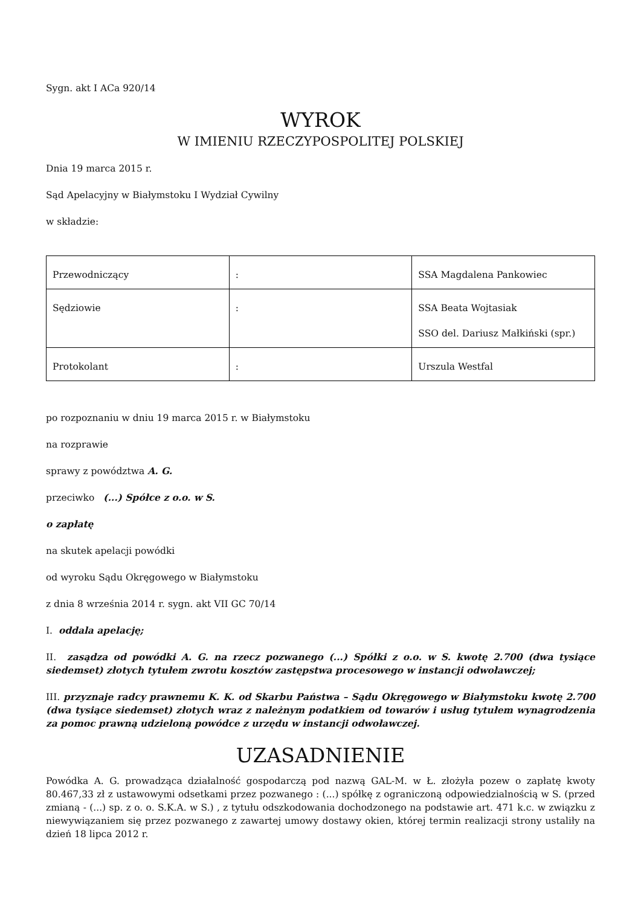Sygn. akt I ACa 920/14
WYROK
W IMIENIU RZECZYPOSPOLITEJ POLSKIEJ
Dnia 19 marca 2015 r.
Sąd Apelacyjny w Białymstoku I Wydział Cywilny
w składzie:
| Przewodniczący | : | SSA Magdalena Pankowiec |
| Sędziowie | : | SSA Beata Wojtasiak SSO del. Dariusz Małkiński (spr.) |
| Protokolant | : | Urszula Westfal |
po rozpoznaniu w dniu 19 marca 2015 r. w Białymstoku
na rozprawie
sprawy z powództwa A. G.
przeciwko (...) Spółce z o.o. w S.
o zapłatę
na skutek apelacji powódki
od wyroku Sądu Okręgowego w Białymstoku
z dnia 8 września 2014 r. sygn. akt VII GC 70/14
I. oddala apelację;
II. zasądza od powódki A. G. na rzecz pozwanego (...) Spółki z o.o. w S. kwotę 2.700 (dwa tysiące siedemset) złotych tytułem zwrotu kosztów zastępstwa procesowego w instancji odwoławczej;
III. przyznaje radcy prawnemu K. K. od Skarbu Państwa – Sądu Okręgowego w Białymstoku kwotę 2.700 (dwa tysiące siedemset) złotych wraz z należnym podatkiem od towarów i usług tytułem wynagrodzenia za pomoc prawną udzieloną powódce z urzędu w instancji odwoławczej.
UZASADNIENIE
Powódka A. G. prowadząca działalność gospodarczą pod nazwą GAL-M. w Ł. złożyła pozew o zapłatę kwoty 80.467,33 zł z ustawowymi odsetkami przez pozwanego : (...) spółkę z ograniczoną odpowiedzialnością w S. (przed zmianą - (...) sp. z o. o. S.K.A. w S.) , z tytułu odszkodowania dochodzonego na podstawie art. 471 k.c. w związku z niewywiązaniem się przez pozwanego z zawartej umowy dostawy okien, której termin realizacji strony ustaliły na dzień 18 lipca 2012 r.